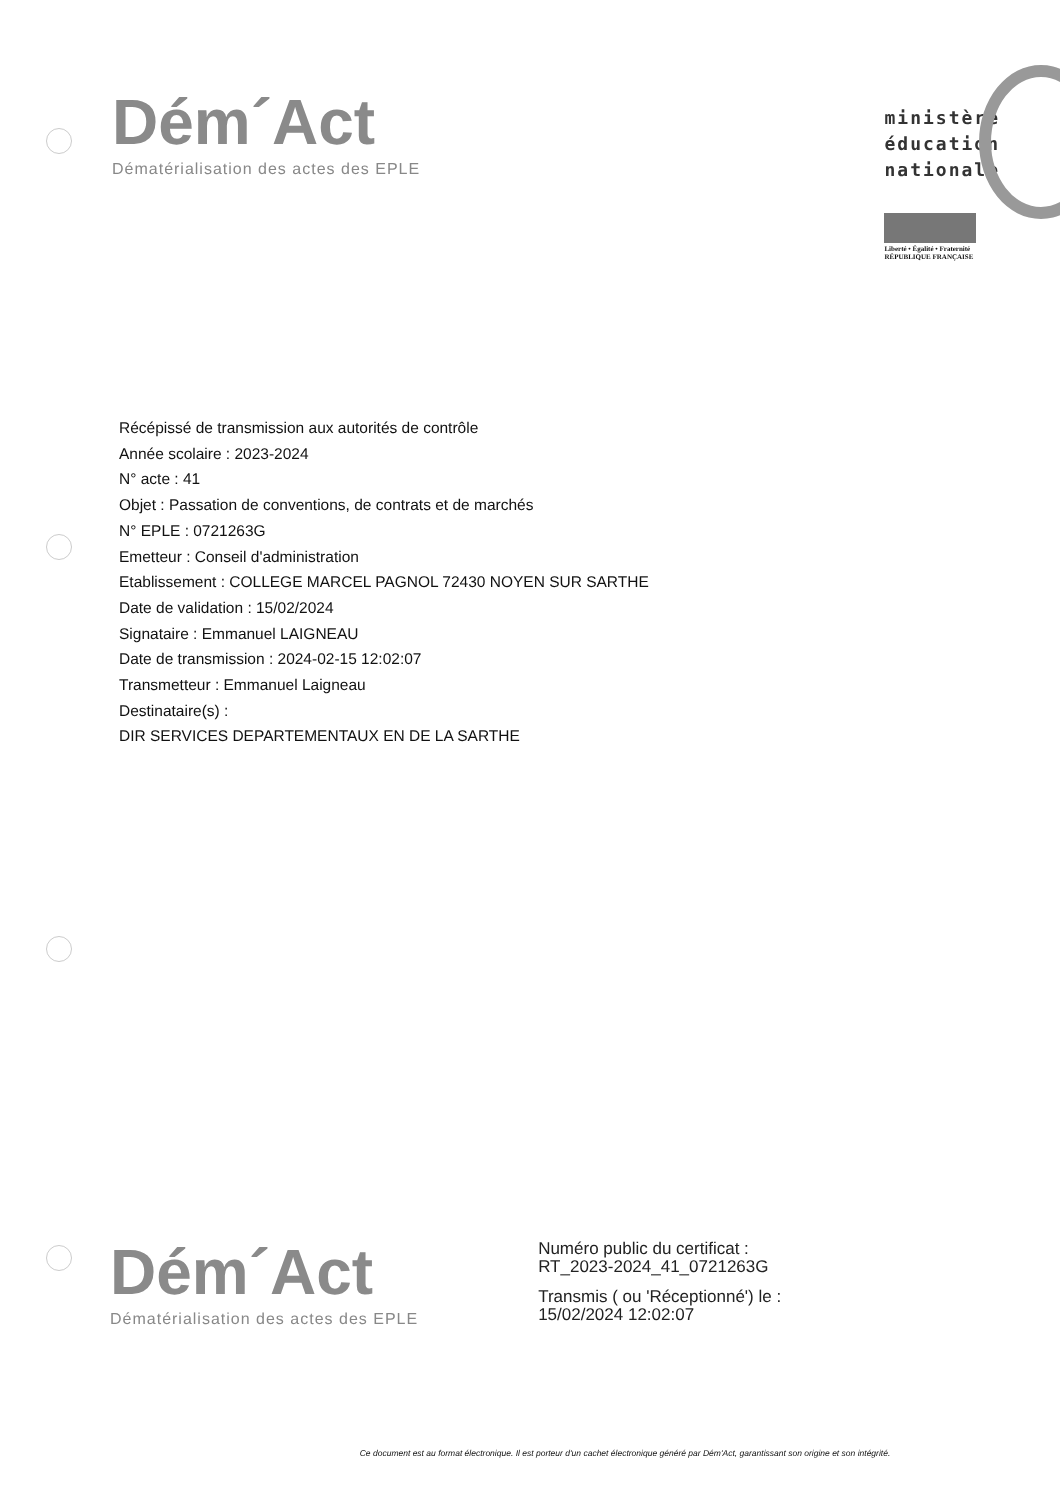Dém´Act
Dématérialisation des actes des EPLE
ministère
éducation
nationale
Liberté • Égalité • Fraternité
RÉPUBLIQUE FRANÇAISE
Récépissé de transmission aux autorités de contrôle
Année scolaire : 2023-2024
N° acte : 41
Objet : Passation de conventions, de contrats et de marchés
N° EPLE : 0721263G
Emetteur : Conseil d'administration
Etablissement : COLLEGE MARCEL PAGNOL 72430 NOYEN SUR SARTHE
Date de validation : 15/02/2024
Signataire : Emmanuel LAIGNEAU
Date de transmission : 2024-02-15 12:02:07
Transmetteur : Emmanuel Laigneau
Destinataire(s) :
DIR SERVICES DEPARTEMENTAUX EN DE LA SARTHE
Dém´Act
Dématérialisation des actes des EPLE
Numéro public du certificat :
RT_2023-2024_41_0721263G
Transmis ( ou 'Réceptionné') le :
15/02/2024 12:02:07
Ce document est au format électronique. Il est porteur d'un cachet électronique généré par Dém'Act, garantissant son origine et son intégrité.